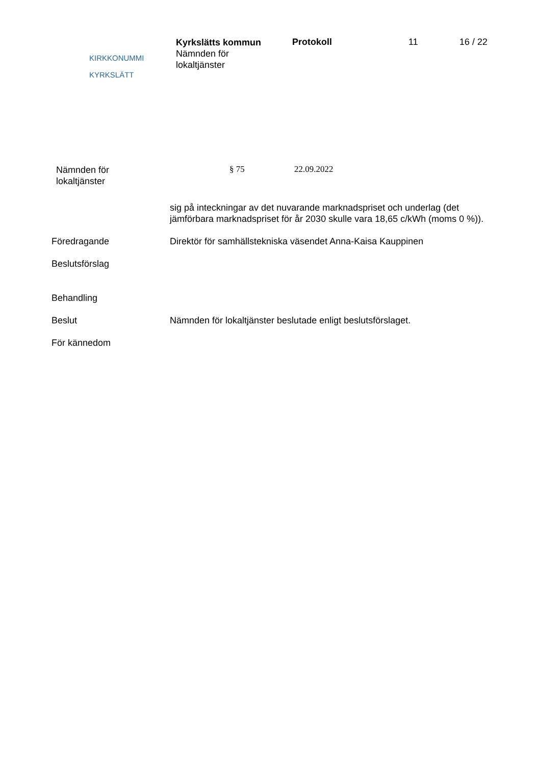KIRKKONUMMI
KYRKSLÄTT
Kyrkslätts kommun
Nämnden för
lokaltjänster
Protokoll 11 16 / 22
Nämnden för
lokaltjänster
§ 75 22.09.2022
sig på inteckningar av det nuvarande marknadspriset och underlag (det jämförbara marknadspriset för år 2030 skulle vara 18,65 c/kWh (moms 0 %)).
Föredragande Direktör för samhällstekniska väsendet Anna-Kaisa Kauppinen
Beslutsförslag
Behandling
Beslut Nämnden för lokaltjänster beslutade enligt beslutsförslaget.
För kännedom